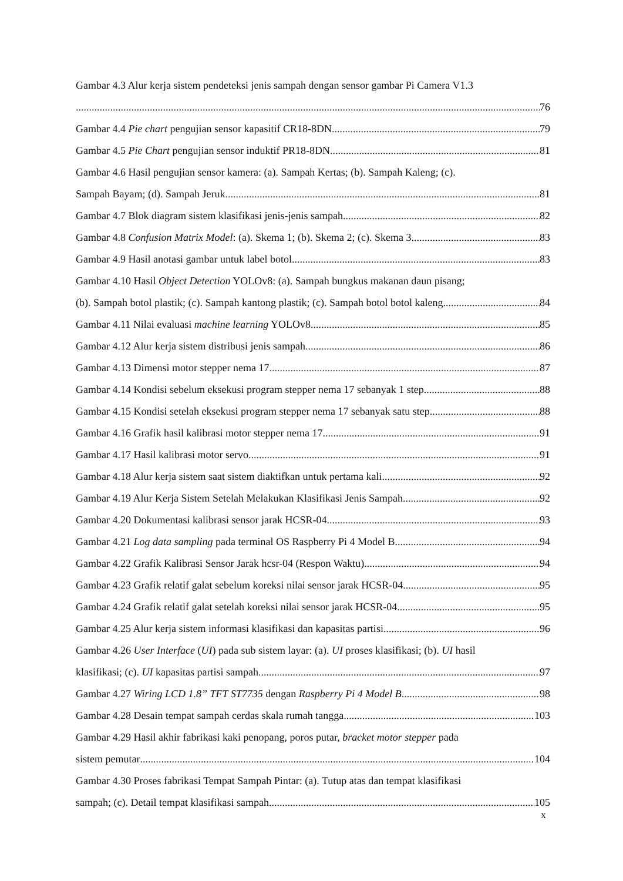Gambar 4.3 Alur kerja sistem pendeteksi jenis sampah dengan sensor gambar Pi Camera V1.3
76
Gambar 4.4 Pie chart pengujian sensor kapasitif CR18-8DN 79
Gambar 4.5 Pie Chart pengujian sensor induktif PR18-8DN 81
Gambar 4.6 Hasil pengujian sensor kamera: (a). Sampah Kertas; (b). Sampah Kaleng; (c).
Sampah Bayam; (d). Sampah Jeruk 81
Gambar 4.7 Blok diagram sistem klasifikasi jenis-jenis sampah 82
Gambar 4.8 Confusion Matrix Model: (a). Skema 1; (b). Skema 2; (c). Skema 3 83
Gambar 4.9 Hasil anotasi gambar untuk label botol 83
Gambar 4.10 Hasil Object Detection YOLOv8: (a). Sampah bungkus makanan daun pisang;
(b). Sampah botol plastik; (c). Sampah kantong plastik; (c). Sampah botol botol kaleng 84
Gambar 4.11 Nilai evaluasi machine learning YOLOv8 85
Gambar 4.12 Alur kerja sistem distribusi jenis sampah 86
Gambar 4.13 Dimensi motor stepper nema 17 87
Gambar 4.14 Kondisi sebelum eksekusi program stepper nema 17 sebanyak 1 step 88
Gambar 4.15 Kondisi setelah eksekusi program stepper nema 17 sebanyak satu step 88
Gambar 4.16 Grafik hasil kalibrasi motor stepper nema 17 91
Gambar 4.17 Hasil kalibrasi motor servo 91
Gambar 4.18 Alur kerja sistem saat sistem diaktifkan untuk pertama kali 92
Gambar 4.19 Alur Kerja Sistem Setelah Melakukan Klasifikasi Jenis Sampah 92
Gambar 4.20 Dokumentasi kalibrasi sensor jarak HCSR-04 93
Gambar 4.21 Log data sampling pada terminal OS Raspberry Pi 4 Model B 94
Gambar 4.22 Grafik Kalibrasi Sensor Jarak hcsr-04 (Respon Waktu) 94
Gambar 4.23 Grafik relatif galat sebelum koreksi nilai sensor jarak HCSR-04 95
Gambar 4.24 Grafik relatif galat setelah koreksi nilai sensor jarak HCSR-04 95
Gambar 4.25 Alur kerja sistem informasi klasifikasi dan kapasitas partisi 96
Gambar 4.26 User Interface (UI) pada sub sistem layar: (a). UI proses klasifikasi; (b). UI hasil
klasifikasi; (c). UI kapasitas partisi sampah 97
Gambar 4.27 Wiring LCD 1.8” TFT ST7735 dengan Raspberry Pi 4 Model B 98
Gambar 4.28 Desain tempat sampah cerdas skala rumah tangga 103
Gambar 4.29 Hasil akhir fabrikasi kaki penopang, poros putar, bracket motor stepper pada
sistem pemutar 104
Gambar 4.30 Proses fabrikasi Tempat Sampah Pintar: (a). Tutup atas dan tempat klasifikasi
sampah; (c). Detail tempat klasifikasi sampah 105
x